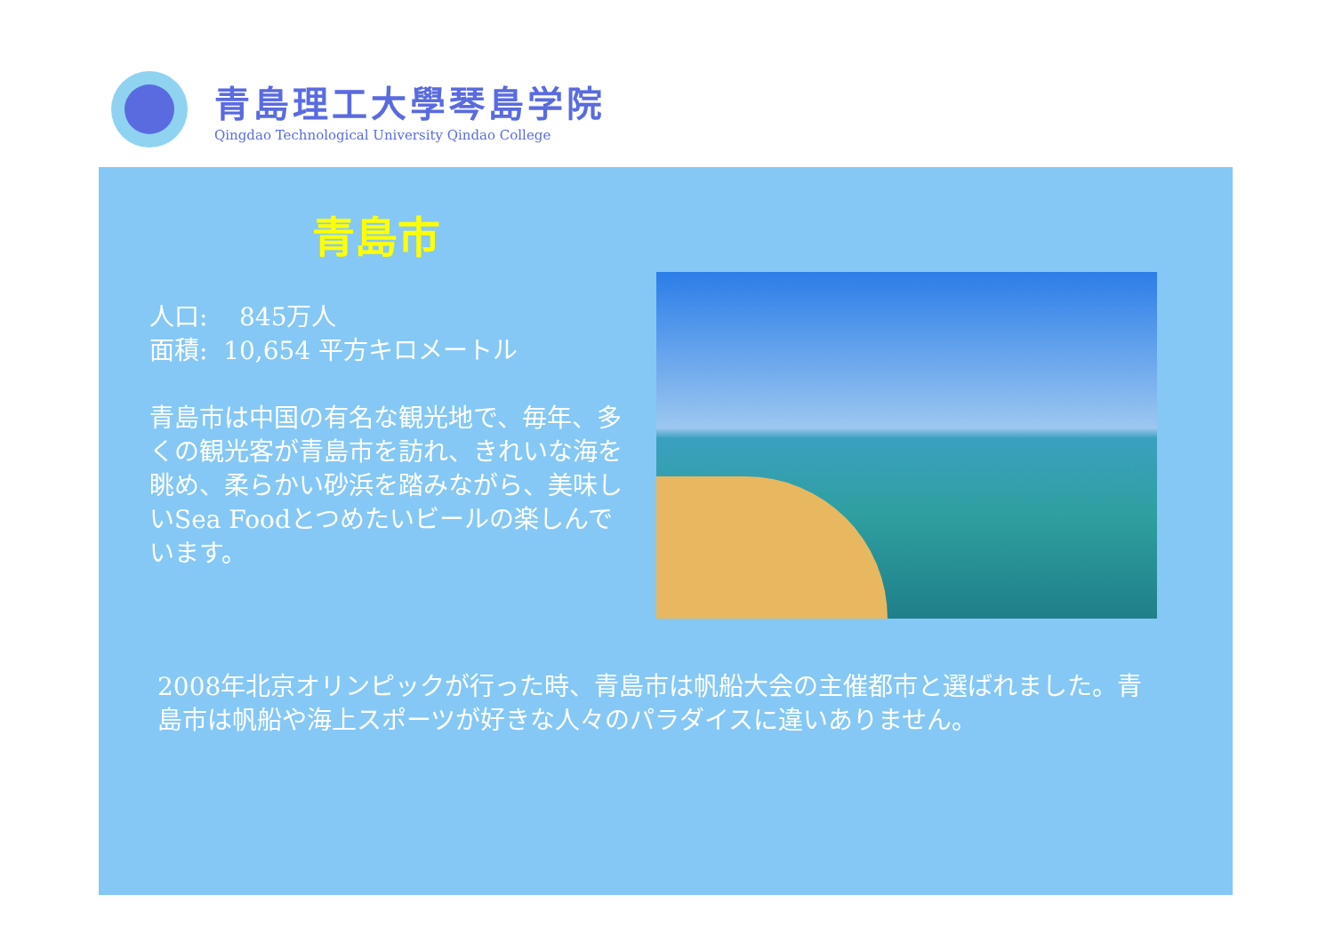青島理工大學琴島学院
Qingdao Technological University Qindao College
青島市
人口: 845万人
面積: 10,654 平方キロメートル
青島市は中国の有名な観光地で、毎年、多くの観光客が青島市を訪れ、きれいな海を眺め、柔らかい砂浜を踏みながら、美味しいSea Foodとつめたいビールの楽しんでいます。
2008年北京オリンピックが行った時、青島市は帆船大会の主催都市と選ばれました。青島市は帆船や海上スポーツが好きな人々のパラダイスに違いありません。